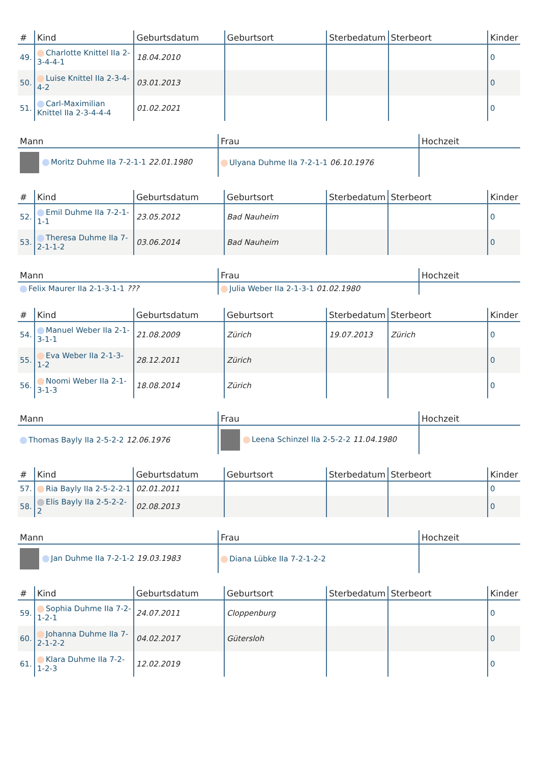| # | Kind | Geburtsdatum | Geburtsort | Sterbedatum | Sterbeort | Kinder |
| --- | --- | --- | --- | --- | --- | --- |
| 49. | Charlotte Knittel IIa 2-3-4-4-1 | 18.04.2010 | | | | 0 |
| 50. | Luise Knittel IIa 2-3-4-4-2 | 03.01.2013 | | | | 0 |
| 51. | Carl-Maximilian Knittel IIa 2-3-4-4-4 | 01.02.2021 | | | | 0 |
| Mann | Frau | Hochzeit |
| --- | --- | --- |
| Moritz Duhme IIa 7-2-1-1 22.01.1980 | Ulyana Duhme IIa 7-2-1-1 06.10.1976 | |
| # | Kind | Geburtsdatum | Geburtsort | Sterbedatum | Sterbeort | Kinder |
| --- | --- | --- | --- | --- | --- | --- |
| 52. | Emil Duhme IIa 7-2-1-1-1 | 23.05.2012 | Bad Nauheim | | | 0 |
| 53. | Theresa Duhme IIa 7-2-1-1-2 | 03.06.2014 | Bad Nauheim | | | 0 |
| Mann | Frau | Hochzeit |
| --- | --- | --- |
| Felix Maurer IIa 2-1-3-1-1 ??? | Julia Weber IIa 2-1-3-1 01.02.1980 | |
| # | Kind | Geburtsdatum | Geburtsort | Sterbedatum | Sterbeort | Kinder |
| --- | --- | --- | --- | --- | --- | --- |
| 54. | Manuel Weber IIa 2-1-3-1-1 | 21.08.2009 | Zürich | 19.07.2013 | Zürich | 0 |
| 55. | Eva Weber IIa 2-1-3-1-2 | 28.12.2011 | Zürich | | | 0 |
| 56. | Noomi Weber IIa 2-1-3-1-3 | 18.08.2014 | Zürich | | | 0 |
| Mann | Frau | Hochzeit |
| --- | --- | --- |
| Thomas Bayly IIa 2-5-2-2 12.06.1976 | Leena Schinzel IIa 2-5-2-2 11.04.1980 | |
| # | Kind | Geburtsdatum | Geburtsort | Sterbedatum | Sterbeort | Kinder |
| --- | --- | --- | --- | --- | --- | --- |
| 57. | Ria Bayly IIa 2-5-2-2-1 | 02.01.2011 | | | | 0 |
| 58. | Elis Bayly IIa 2-5-2-2-2 | 02.08.2013 | | | | 0 |
| Mann | Frau | Hochzeit |
| --- | --- | --- |
| Jan Duhme IIa 7-2-1-2 19.03.1983 | Diana Lübke IIa 7-2-1-2-2 | |
| # | Kind | Geburtsdatum | Geburtsort | Sterbedatum | Sterbeort | Kinder |
| --- | --- | --- | --- | --- | --- | --- |
| 59. | Sophia Duhme IIa 7-2-1-2-1 | 24.07.2011 | Cloppenburg | | | 0 |
| 60. | Johanna Duhme IIa 7-2-1-2-2 | 04.02.2017 | Gütersloh | | | 0 |
| 61. | Klara Duhme IIa 7-2-1-2-3 | 12.02.2019 | | | | 0 |